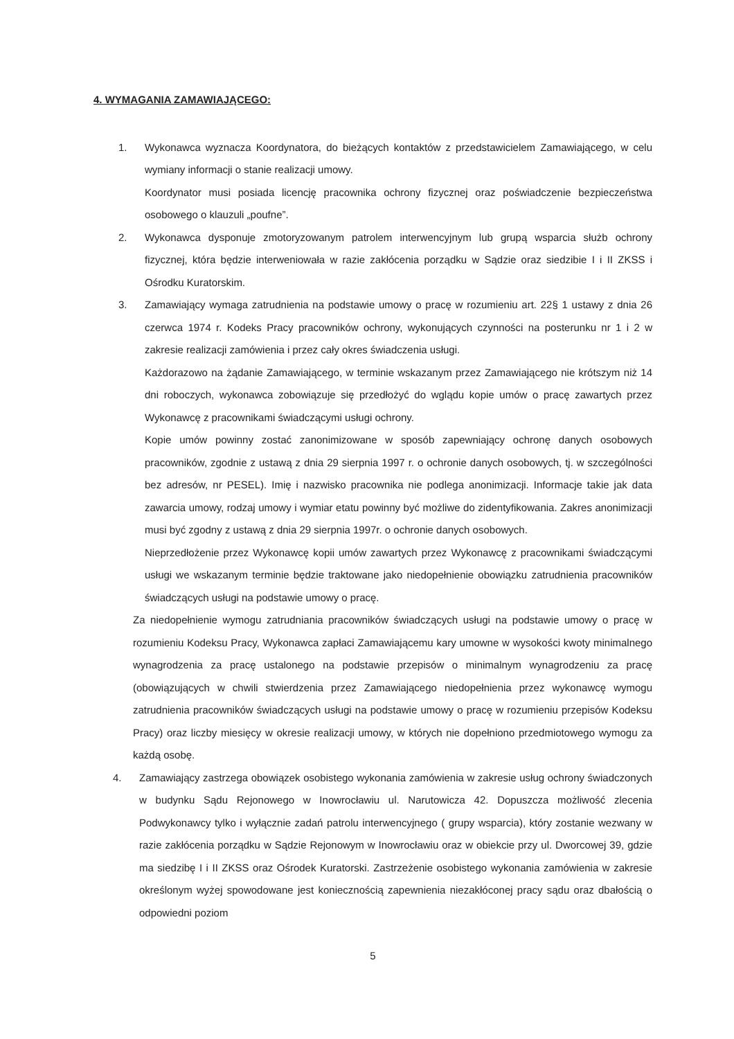4. WYMAGANIA ZAMAWIAJĄCEGO:
1. Wykonawca wyznacza Koordynatora, do bieżących kontaktów z przedstawicielem Zamawiającego, w celu wymiany informacji o stanie realizacji umowy.
Koordynator musi posiada licencję pracownika ochrony fizycznej oraz poświadczenie bezpieczeństwa osobowego o klauzuli „poufne”.
2. Wykonawca dysponuje zmotoryzowanym patrolem interwencyjnym lub grupą wsparcia służb ochrony fizycznej, która będzie interweniowała w razie zakłócenia porządku w Sądzie oraz siedzibie I i II ZKSS i Ośrodku Kuratorskim.
3. Zamawiający wymaga zatrudnienia na podstawie umowy o pracę w rozumieniu art. 22§ 1 ustawy z dnia 26 czerwca 1974 r. Kodeks Pracy pracowników ochrony, wykonujących czynności na posterunku nr 1 i 2 w zakresie realizacji zamówienia i przez cały okres świadczenia usługi.
Każdorazowo na żądanie Zamawiającego, w terminie wskazanym przez Zamawiającego nie krótszym niż 14 dni roboczych, wykonawca zobowiązuje się przedłożyć do wglądu kopie umów o pracę zawartych przez Wykonawcę z pracownikami świadczącymi usługi ochrony.
Kopie umów powinny zostać zanonimizowane w sposób zapewniający ochronę danych osobowych pracowników, zgodnie z ustawą z dnia 29 sierpnia 1997 r. o ochronie danych osobowych, tj. w szczególności bez adresów, nr PESEL). Imię i nazwisko pracownika nie podlega anonimizacji. Informacje takie jak data zawarcia umowy, rodzaj umowy i wymiar etatu powinny być możliwe do zidentyfikowania. Zakres anonimizacji musi być zgodny z ustawą z dnia 29 sierpnia 1997r. o ochronie danych osobowych.
Nieprzedłożenie przez Wykonawcę kopii umów zawartych przez Wykonawcę z pracownikami świadczącymi usługi we wskazanym terminie będzie traktowane jako niedopełnienie obowiązku zatrudnienia pracowników świadczących usługi na podstawie umowy o pracę.
Za niedopełnienie wymogu zatrudniania pracowników świadczących usługi na podstawie umowy o pracę w rozumieniu Kodeksu Pracy, Wykonawca zapłaci Zamawiającemu kary umowne w wysokości kwoty minimalnego wynagrodzenia za pracę ustalonego na podstawie przepisów o minimalnym wynagrodzeniu za pracę (obowiązujących w chwili stwierdzenia przez Zamawiającego niedopełnienia przez wykonawcę wymogu zatrudnienia pracowników świadczących usługi na podstawie umowy o pracę w rozumieniu przepisów Kodeksu Pracy) oraz liczby miesięcy w okresie realizacji umowy, w których nie dopełniono przedmiotowego wymogu za każdą osobę.
4. Zamawiający zastrzega obowiązek osobistego wykonania zamówienia w zakresie usług ochrony świadczonych w budynku Sądu Rejonowego w Inowrocławiu ul. Narutowicza 42. Dopuszcza możliwość zlecenia Podwykonawcy tylko i wyłącznie zadań patrolu interwencyjnego ( grupy wsparcia), który zostanie wezwany w razie zakłócenia porządku w Sądzie Rejonowym w Inowrocławiu oraz w obiekcie przy ul. Dworcowej 39, gdzie ma siedzibę I i II ZKSS oraz Ośrodek Kuratorski. Zastrzeżenie osobistego wykonania zamówienia w zakresie określonym wyżej spowodowane jest koniecznością zapewnienia niezakłóconej pracy sądu oraz dbałością o odpowiedni poziom
5